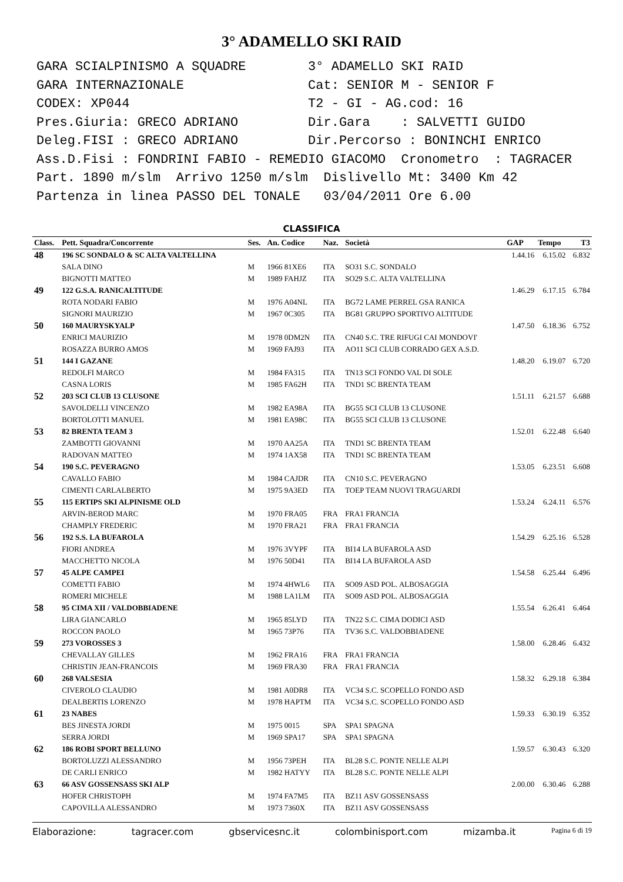3° ADAMELLO SKI RAID
GARA SCIALPINISMO A SQUADRE 3° ADAMELLO SKI RAID GARA INTERNAZIONALE Cat: SENIOR M - SENIOR F CODEX: XP044 T2 - GI - AG.cod: 16 Pres.Giuria: GRECO ADRIANO Dir.Gara : SALVETTI GUIDO Deleg.FISI : GRECO ADRIANO Dir.Percorso : BONINCHI ENRICO Ass.D.Fisi : FONDRINI FABIO - REMEDIO GIACOMO Cronometro : TAGRACER Part. 1890 m/slm Arrivo 1250 m/slm Dislivello Mt: 3400 Km 42 Partenza in linea PASSO DEL TONALE 03/04/2011 Ore 6.00
CLASSIFICA
| Class. | Pett. Squadra/Concorrente | Ses. | An. Codice | Naz. | Società | | GAP | Tempo | T3 |
| --- | --- | --- | --- | --- | --- | --- | --- | --- | --- |
| 48 | 196 SC SONDALO & SC ALTA VALTELLINA | | | | | | 1.44.16 | 6.15.02 | 6.832 |
| | SALA DINO | M | 1966 81XE6 | ITA | SO31 S.C. SONDALO | | | | |
| | BIGNOTTI MATTEO | M | 1989 FAHJZ | ITA | SO29 S.C. ALTA VALTELLINA | | | | |
| 49 | 122 G.S.A. RANICALTITUDE | | | | | | 1.46.29 | 6.17.15 | 6.784 |
| | ROTA NODARI FABIO | M | 1976 A04NL | ITA | BG72 LAME PERREL GSA RANICA | | | | |
| | SIGNORI MAURIZIO | M | 1967 0C305 | ITA | BG81 GRUPPO SPORTIVO ALTITUDE | | | | |
| 50 | 160 MAURYSKYALP | | | | | | 1.47.50 | 6.18.36 | 6.752 |
| | ENRICI MAURIZIO | M | 1978 0DM2N | ITA | CN40 S.C. TRE RIFUGI CAI MONDOVI' | | | | |
| | ROSAZZA BURRO AMOS | M | 1969 FAJ93 | ITA | AO11 SCI CLUB CORRADO GEX A.S.D. | | | | |
| 51 | 144 I GAZANE | | | | | | 1.48.20 | 6.19.07 | 6.720 |
| | REDOLFI MARCO | M | 1984 FA315 | ITA | TN13 SCI FONDO VAL DI SOLE | | | | |
| | CASNA LORIS | M | 1985 FA62H | ITA | TND1 SC BRENTA TEAM | | | | |
| 52 | 203 SCI CLUB 13 CLUSONE | | | | | | 1.51.11 | 6.21.57 | 6.688 |
| | SAVOLDELLI VINCENZO | M | 1982 EA98A | ITA | BG55 SCI CLUB 13 CLUSONE | | | | |
| | BORTOLOTTI MANUEL | M | 1981 EA98C | ITA | BG55 SCI CLUB 13 CLUSONE | | | | |
| 53 | 82 BRENTA TEAM 3 | | | | | | 1.52.01 | 6.22.48 | 6.640 |
| | ZAMBOTTI GIOVANNI | M | 1970 AA25A | ITA | TND1 SC BRENTA TEAM | | | | |
| | RADOVAN MATTEO | M | 1974 1AX58 | ITA | TND1 SC BRENTA TEAM | | | | |
| 54 | 190 S.C. PEVERAGNO | | | | | | 1.53.05 | 6.23.51 | 6.608 |
| | CAVALLO FABIO | M | 1984 CAJDR | ITA | CN10 S.C. PEVERAGNO | | | | |
| | CIMENTI CARLALBERTO | M | 1975 9A3ED | ITA | TOEP TEAM NUOVI TRAGUARDI | | | | |
| 55 | 115 ERTIPS SKI ALPINISME OLD | | | | | | 1.53.24 | 6.24.11 | 6.576 |
| | ARVIN-BEROD MARC | M | 1970 FRA05 | FRA | FRA1 FRANCIA | | | | |
| | CHAMPLY FREDERIC | M | 1970 FRA21 | FRA | FRA1 FRANCIA | | | | |
| 56 | 192 S.S. LA BUFAROLA | | | | | | 1.54.29 | 6.25.16 | 6.528 |
| | FIORI ANDREA | M | 1976 3VYPF | ITA | BI14 LA BUFAROLA ASD | | | | |
| | MACCHETTO NICOLA | M | 1976 50D41 | ITA | BI14 LA BUFAROLA ASD | | | | |
| 57 | 45 ALPE CAMPEI | | | | | | 1.54.58 | 6.25.44 | 6.496 |
| | COMETTI FABIO | M | 1974 4HWL6 | ITA | SO09 ASD POL. ALBOSAGGIA | | | | |
| | ROMERI MICHELE | M | 1988 LA1LM | ITA | SO09 ASD POL. ALBOSAGGIA | | | | |
| 58 | 95 CIMA XII / VALDOBBIADENE | | | | | | 1.55.54 | 6.26.41 | 6.464 |
| | LIRA GIANCARLO | M | 1965 85LYD | ITA | TN22 S.C. CIMA DODICI ASD | | | | |
| | ROCCON PAOLO | M | 1965 73P76 | ITA | TV36 S.C. VALDOBBIADENE | | | | |
| 59 | 273 VOROSSES 3 | | | | | | 1.58.00 | 6.28.46 | 6.432 |
| | CHEVALLAY GILLES | M | 1962 FRA16 | FRA | FRA1 FRANCIA | | | | |
| | CHRISTIN JEAN-FRANCOIS | M | 1969 FRA30 | FRA | FRA1 FRANCIA | | | | |
| 60 | 268 VALSESIA | | | | | | 1.58.32 | 6.29.18 | 6.384 |
| | CIVEROLO CLAUDIO | M | 1981 A0DR8 | ITA | VC34 S.C. SCOPELLO FONDO ASD | | | | |
| | DEALBERTIS LORENZO | M | 1978 HAPTM | ITA | VC34 S.C. SCOPELLO FONDO ASD | | | | |
| 61 | 23 NABES | | | | | | 1.59.33 | 6.30.19 | 6.352 |
| | BES JINESTA JORDI | M | 1975 0015 | SPA | SPA1 SPAGNA | | | | |
| | SERRA JORDI | M | 1969 SPA17 | SPA | SPA1 SPAGNA | | | | |
| 62 | 186 ROBI SPORT BELLUNO | | | | | | 1.59.57 | 6.30.43 | 6.320 |
| | BORTOLUZZI ALESSANDRO | M | 1956 73PEH | ITA | BL28 S.C. PONTE NELLE ALPI | | | | |
| | DE CARLI ENRICO | M | 1982 HATYY | ITA | BL28 S.C. PONTE NELLE ALPI | | | | |
| 63 | 66 ASV GOSSENSASS SKI ALP | | | | | | 2.00.00 | 6.30.46 | 6.288 |
| | HOFER CHRISTOPH | M | 1974 FA7M5 | ITA | BZ11 ASV GOSSENSASS | | | | |
| | CAPOVILLA ALESSANDRO | M | 1973 7360X | ITA | BZ11 ASV GOSSENSASS | | | | |
Elaborazione: tagracer.com gbservicesnc.it colombinisport.com mizamba.it Pagina 6 di 19